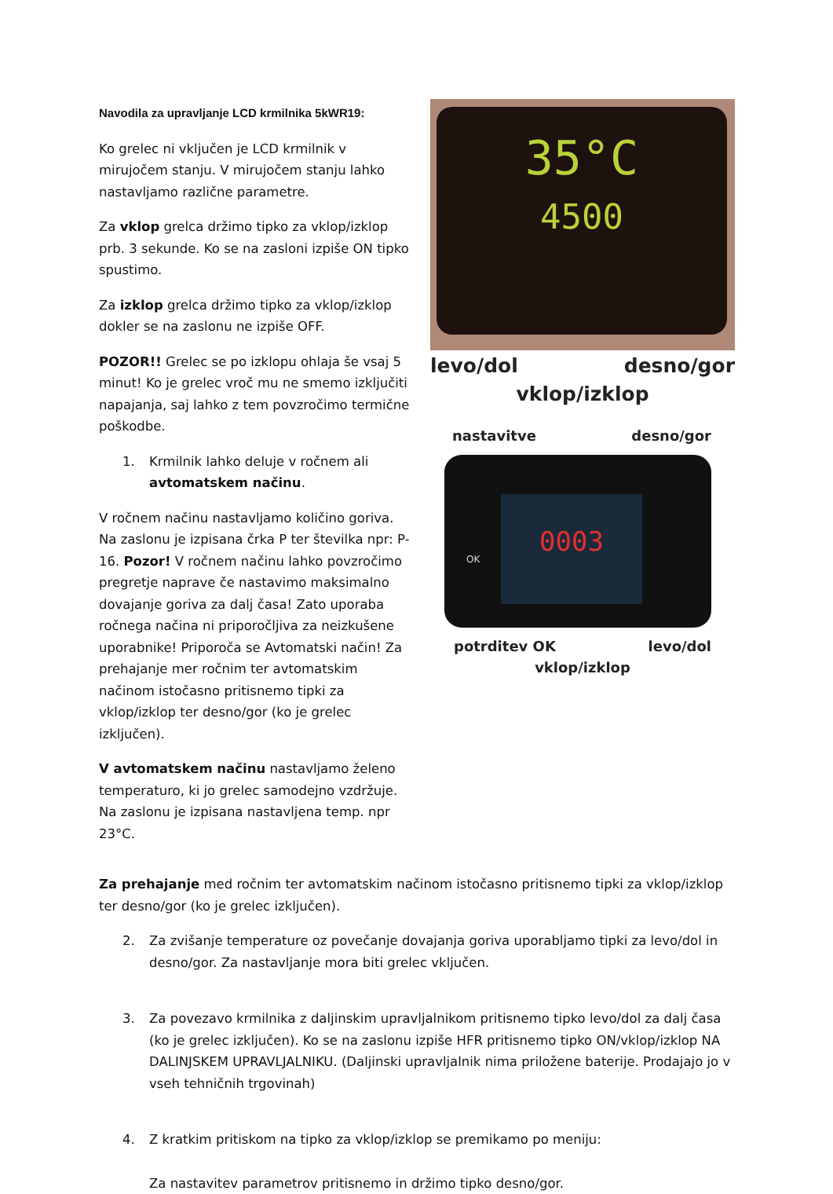Navodila za upravljanje LCD krmilnika 5kWR19:
Ko grelec ni vključen je LCD krmilnik v mirujočem stanju. V mirujočem stanju lahko nastavljamo različne parametre.
Za vklop grelca držimo tipko za vklop/izklop prb. 3 sekunde. Ko se na zasloni izpiše ON tipko spustimo.
Za izklop grelca držimo tipko za vklop/izklop dokler se na zaslonu ne izpiše OFF.
POZOR!! Grelec se po izklopu ohlaja še vsaj 5 minut! Ko je grelec vroč mu ne smemo izključiti napajanja, saj lahko z tem povzročimo termične poškodbe.
1. Krmilnik lahko deluje v ročnem ali avtomatskem načinu.
V ročnem načinu nastavljamo količino goriva. Na zaslonu je izpisana črka P ter številka npr: P-16. Pozor! V ročnem načinu lahko povzročimo pregretje naprave če nastavimo maksimalno dovajanje goriva za dalj časa! Zato uporaba ročnega načina ni priporočljiva za neizkušene uporabnike! Priporoča se Avtomatski način! Za prehajanje mer ročnim ter avtomatskim načinom istočasno pritisnemo tipki za vklop/izklop ter desno/gor (ko je grelec izključen).
V avtomatskem načinu nastavljamo želeno temperaturo, ki jo grelec samodejno vzdržuje. Na zaslonu je izpisana nastavljena temp. npr 23°C.
35°C
4500
levo/dol desno/gor
vklop/izklop
nastavitve desno/gor
0003
OK
potrditev OK levo/dol
vklop/izklop
Za prehajanje med ročnim ter avtomatskim načinom istočasno pritisnemo tipki za vklop/izklop ter desno/gor (ko je grelec izključen).
2. Za zvišanje temperature oz povečanje dovajanja goriva uporabljamo tipki za levo/dol in desno/gor. Za nastavljanje mora biti grelec vključen.
3. Za povezavo krmilnika z daljinskim upravljalnikom pritisnemo tipko levo/dol za dalj časa (ko je grelec izključen). Ko se na zaslonu izpiše HFR pritisnemo tipko ON/vklop/izklop NA DALINJSKEM UPRAVLJALNIKU. (Daljinski upravljalnik nima priložene baterije. Prodajajo jo v vseh tehničnih trgovinah)
4. Z kratkim pritiskom na tipko za vklop/izklop se premikamo po meniju:
Za nastavitev parametrov pritisnemo in držimo tipko desno/gor.